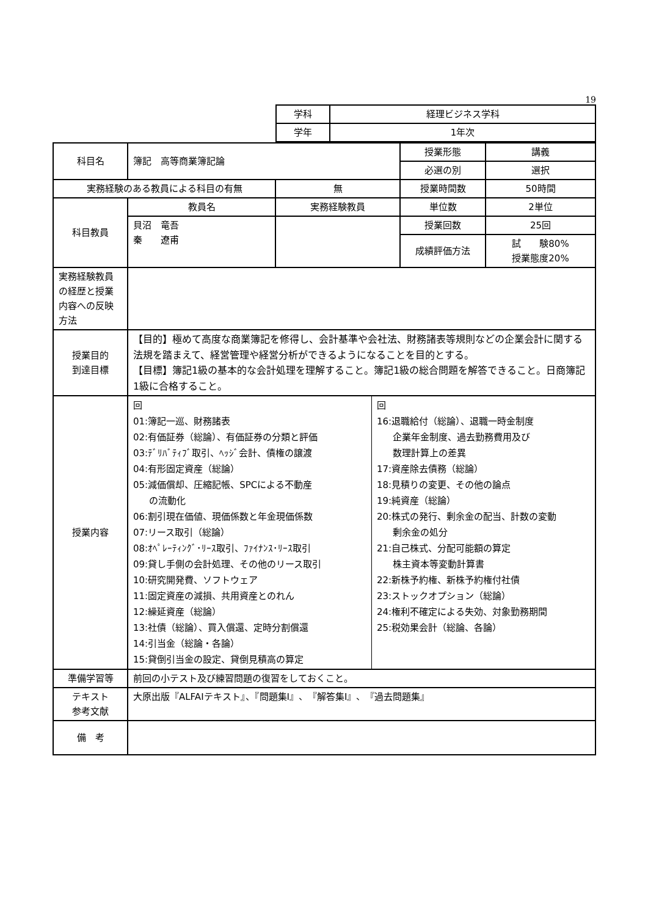19
| 学科 | 経理ビジネス学科 |
| 学年 | 1年次 |
| 科目名 | 簿記 高等商業簿記論 | | 授業形態 | 講義 |
| | | | 必選の別 | 選択 |
| 実務経験のある教員による科目の有無 | | 無 | 授業時間数 | 50時間 |
| 科目教員 | 教員名 | 実務経験教員 | 単位数 | 2単位 |
| | 貝沼 竜吾 秦 遼甫 | | 授業回数 | 25回 |
| | | | 成績評価方法 | 試 験80% 授業態度20% |
| 実務経験教員の経歴と授業内容への反映方法 | | | | |
| 授業目的 到達目標 | 【目的】極めて高度な商業簿記を修得し、会計基準や会社法、財務諸表等規則などの企業会計に関する法規を踏まえて、経営管理や経営分析ができるようになることを目的とする。 【目標】簿記1級の基本的な会計処理を理解すること。簿記1級の総合問題を解答できること。日商簿記1級に合格すること。 | | | |
| 授業内容 | / 回 01:簿記一巡、財務諸表 02:有価証券（総論）、有価証券の分類と評価 03:ﾃﾞﾘﾊﾞﾃｨﾌﾞ取引、ﾍｯｼﾞ会計、債権の譲渡 04:有形固定資産（総論） 05:減価償却、圧縮記帳、SPCによる不動産 の流動化 06:割引現在価値、現価係数と年金現価係数 07:リース取引（総論） 08:ｵﾍﾟﾚｰﾃｨﾝｸﾞ･ﾘｰｽ取引、ﾌｧｲﾅﾝｽ･ﾘｰｽ取引 09:貸し手側の会計処理、その他のリース取引 10:研究開発費、ソフトウェア 11:固定資産の減損、共用資産とのれん 12:繰延資産（総論） 13:社債（総論）、買入償還、定時分割償還 14:引当金（総論・各論） 15:貸倒引当金の設定、貸倒見積高の算定 / 回 16:退職給付（総論）、退職一時金制度 企業年金制度、過去勤務費用及び 数理計算上の差異 17:資産除去債務（総論） 18:見積りの変更、その他の論点 19:純資産（総論） 20:株式の発行、剰余金の配当、計数の変動 剰余金の処分 21:自己株式、分配可能額の算定 株主資本等変動計算書 22:新株予約権、新株予約権付社債 23:ストックオプション（総論） 24:権利不確定による失効、対象勤務期間 25:税効果会計（総論、各論） / | | | |
| 準備学習等 | 前回の小テスト及び練習問題の復習をしておくこと。 | | | |
| テキスト 参考文献 | 大原出版『ALFAIテキスト』、『問題集I』、『解答集I』、『過去問題集』 | | | |
| 備 考 | | | | |